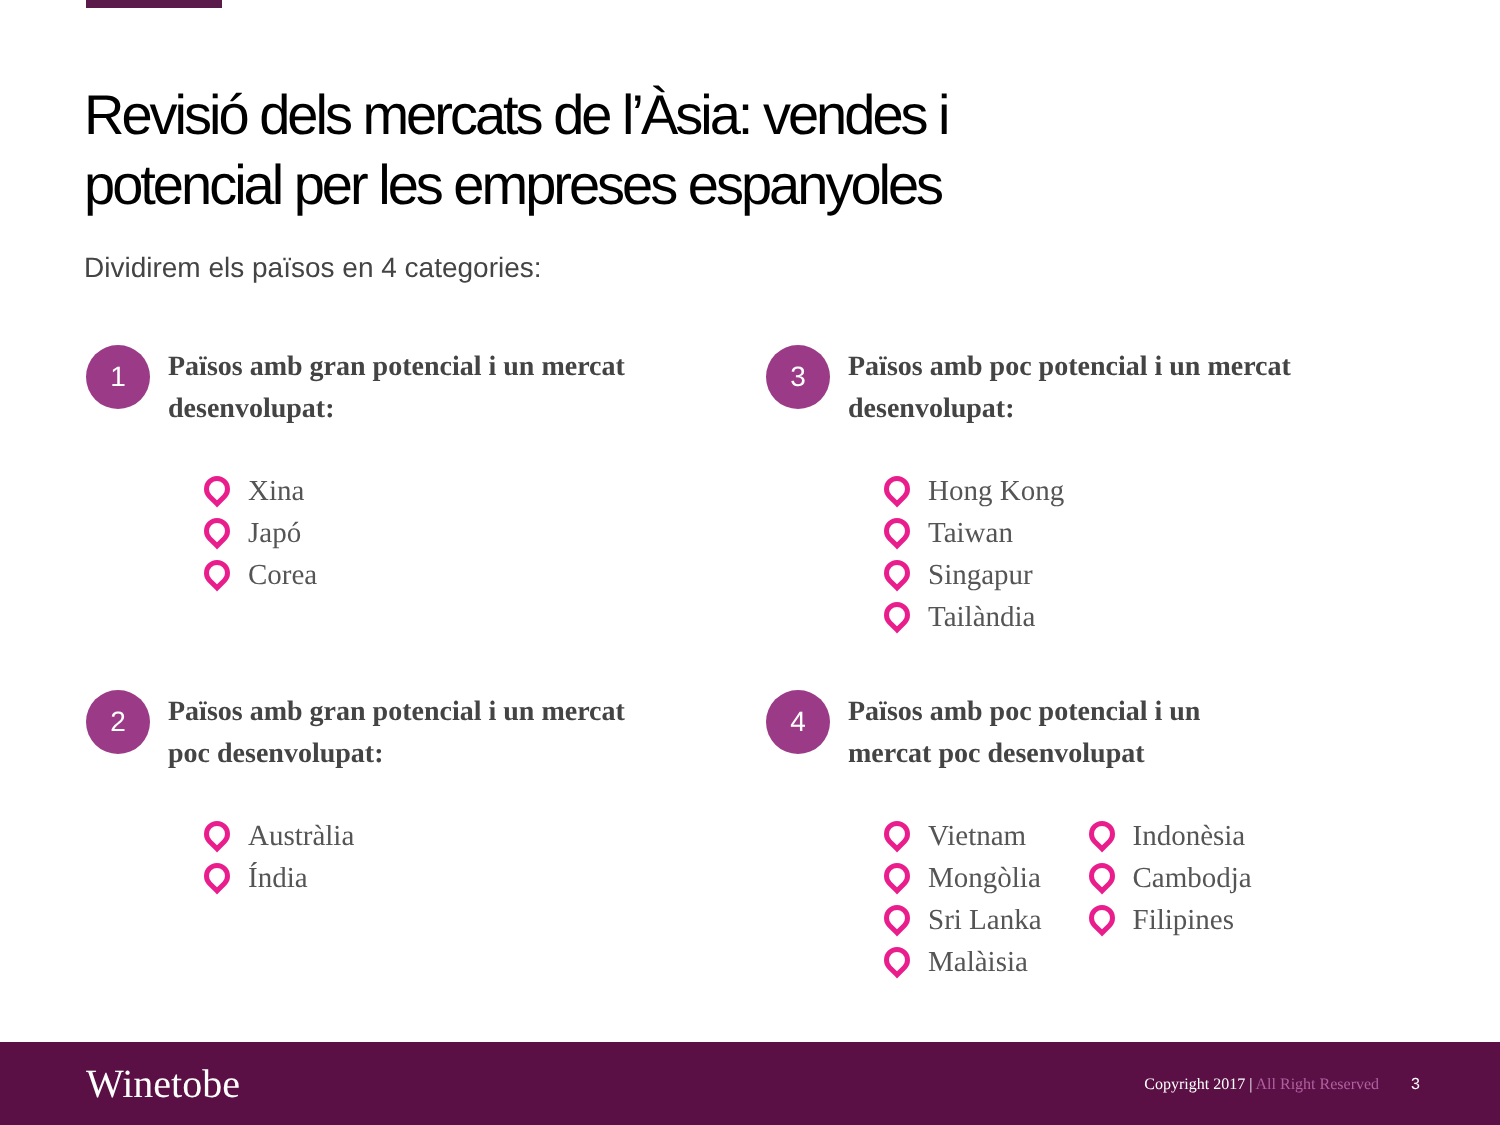Revisió dels mercats de l’Àsia: vendes i
potencial per les empreses espanyoles
Dividirem els països en 4 categories:
1
Països amb gran potencial i un mercat desenvolupat:
Xina
Japó
Corea
3
Països amb poc potencial i un mercat desenvolupat:
Hong Kong
Taiwan
Singapur
Tailàndia
2
Països amb gran potencial i un mercat
poc desenvolupat:
Austràlia
Índia
4
Països amb poc potencial i un
mercat poc desenvolupat
Vietnam
Mongòlia
Sri Lanka
Malàisia
Indonèsia
Cambodja
Filipines
Winetobe
Copyright 2017 | All Right Reserved
3